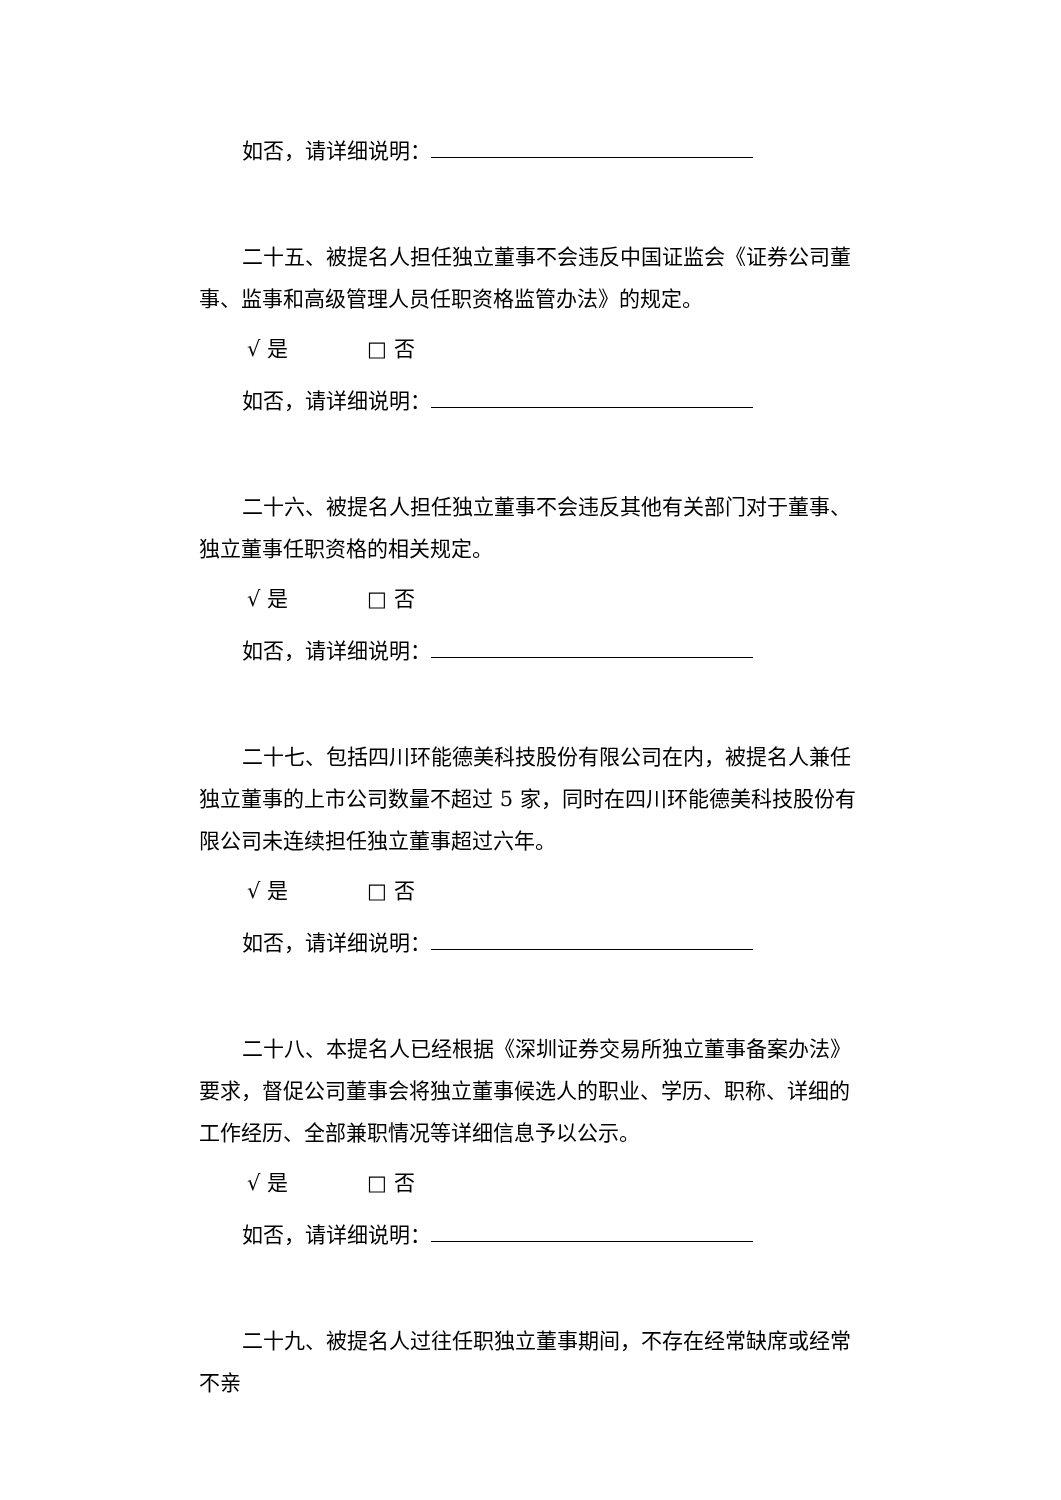如否，请详细说明：
二十五、被提名人担任独立董事不会违反中国证监会《证券公司董事、监事和高级管理人员任职资格监管办法》的规定。
√ 是 □ 否
如否，请详细说明：
二十六、被提名人担任独立董事不会违反其他有关部门对于董事、独立董事任职资格的相关规定。
√ 是 □ 否
如否，请详细说明：
二十七、包括四川环能德美科技股份有限公司在内，被提名人兼任独立董事的上市公司数量不超过 5 家，同时在四川环能德美科技股份有限公司未连续担任独立董事超过六年。
√ 是 □ 否
如否，请详细说明：
二十八、本提名人已经根据《深圳证券交易所独立董事备案办法》要求，督促公司董事会将独立董事候选人的职业、学历、职称、详细的工作经历、全部兼职情况等详细信息予以公示。
√ 是 □ 否
如否，请详细说明：
二十九、被提名人过往任职独立董事期间，不存在经常缺席或经常不亲